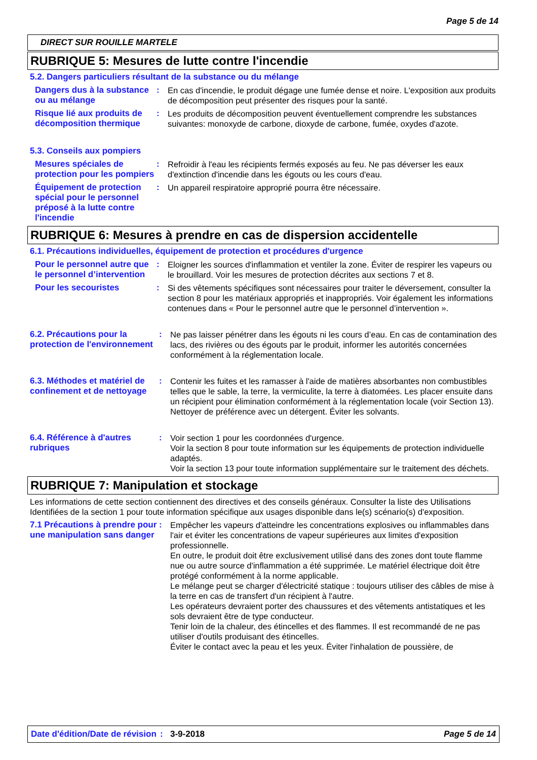Page 5 de 14
DIRECT SUR ROUILLE MARTELE
RUBRIQUE 5: Mesures de lutte contre l'incendie
5.2. Dangers particuliers résultant de la substance ou du mélange
Dangers dus à la substance ou au mélange
:
En cas d'incendie, le produit dégage une fumée dense et noire. L'exposition aux produits de décomposition peut présenter des risques pour la santé.
Risque lié aux produits de décomposition thermique
:
Les produits de décomposition peuvent éventuellement comprendre les substances suivantes: monoxyde de carbone, dioxyde de carbone, fumée, oxydes d'azote.
5.3. Conseils aux pompiers
Mesures spéciales de protection pour les pompiers
:
Refroidir à l'eau les récipients fermés exposés au feu. Ne pas déverser les eaux d'extinction d'incendie dans les égouts ou les cours d'eau.
Équipement de protection spécial pour le personnel préposé à la lutte contre l'incendie
:
Un appareil respiratoire approprié pourra être nécessaire.
RUBRIQUE 6: Mesures à prendre en cas de dispersion accidentelle
6.1. Précautions individuelles, équipement de protection et procédures d'urgence
Pour le personnel autre que le personnel d’intervention
:
Eloigner les sources d'inflammation et ventiler la zone. Éviter de respirer les vapeurs ou le brouillard. Voir les mesures de protection décrites aux sections 7 et 8.
Pour les secouristes :
Si des vêtements spécifiques sont nécessaires pour traiter le déversement, consulter la section 8 pour les matériaux appropriés et inappropriés. Voir également les informations contenues dans « Pour le personnel autre que le personnel d’intervention ».
6.2. Précautions pour la protection de l'environnement
:
Ne pas laisser pénétrer dans les égouts ni les cours d’eau. En cas de contamination des lacs, des rivières ou des égouts par le produit, informer les autorités concernées conformément à la réglementation locale.
6.3. Méthodes et matériel de confinement et de nettoyage
:
Contenir les fuites et les ramasser à l'aide de matières absorbantes non combustibles telles que le sable, la terre, la vermiculite, la terre à diatomées. Les placer ensuite dans un récipient pour élimination conformément à la réglementation locale (voir Section 13). Nettoyer de préférence avec un détergent. Éviter les solvants.
6.4. Référence à d'autres rubriques
:
Voir section 1 pour les coordonnées d'urgence.
Voir la section 8 pour toute information sur les équipements de protection individuelle adaptés.
Voir la section 13 pour toute information supplémentaire sur le traitement des déchets.
RUBRIQUE 7: Manipulation et stockage
Les informations de cette section contiennent des directives et des conseils généraux. Consulter la liste des Utilisations Identifiées de la section 1 pour toute information spécifique aux usages disponible dans le(s) scénario(s) d'exposition.
7.1 Précautions à prendre pour une manipulation sans danger
:
Empêcher les vapeurs d'atteindre les concentrations explosives ou inflammables dans l'air et éviter les concentrations de vapeur supérieures aux limites d'exposition professionnelle.
En outre, le produit doit être exclusivement utilisé dans des zones dont toute flamme nue ou autre source d'inflammation a été supprimée. Le matériel électrique doit être protégé conformément à la norme applicable.
Le mélange peut se charger d'électricité statique : toujours utiliser des câbles de mise à la terre en cas de transfert d'un récipient à l'autre.
Les opérateurs devraient porter des chaussures et des vêtements antistatiques et les sols devraient être de type conducteur.
Tenir loin de la chaleur, des étincelles et des flammes. Il est recommandé de ne pas utiliser d'outils produisant des étincelles.
Éviter le contact avec la peau et les yeux. Éviter l'inhalation de poussière, de
Date d'édition/Date de révision
: 3-9-2018 Page 5 de 14